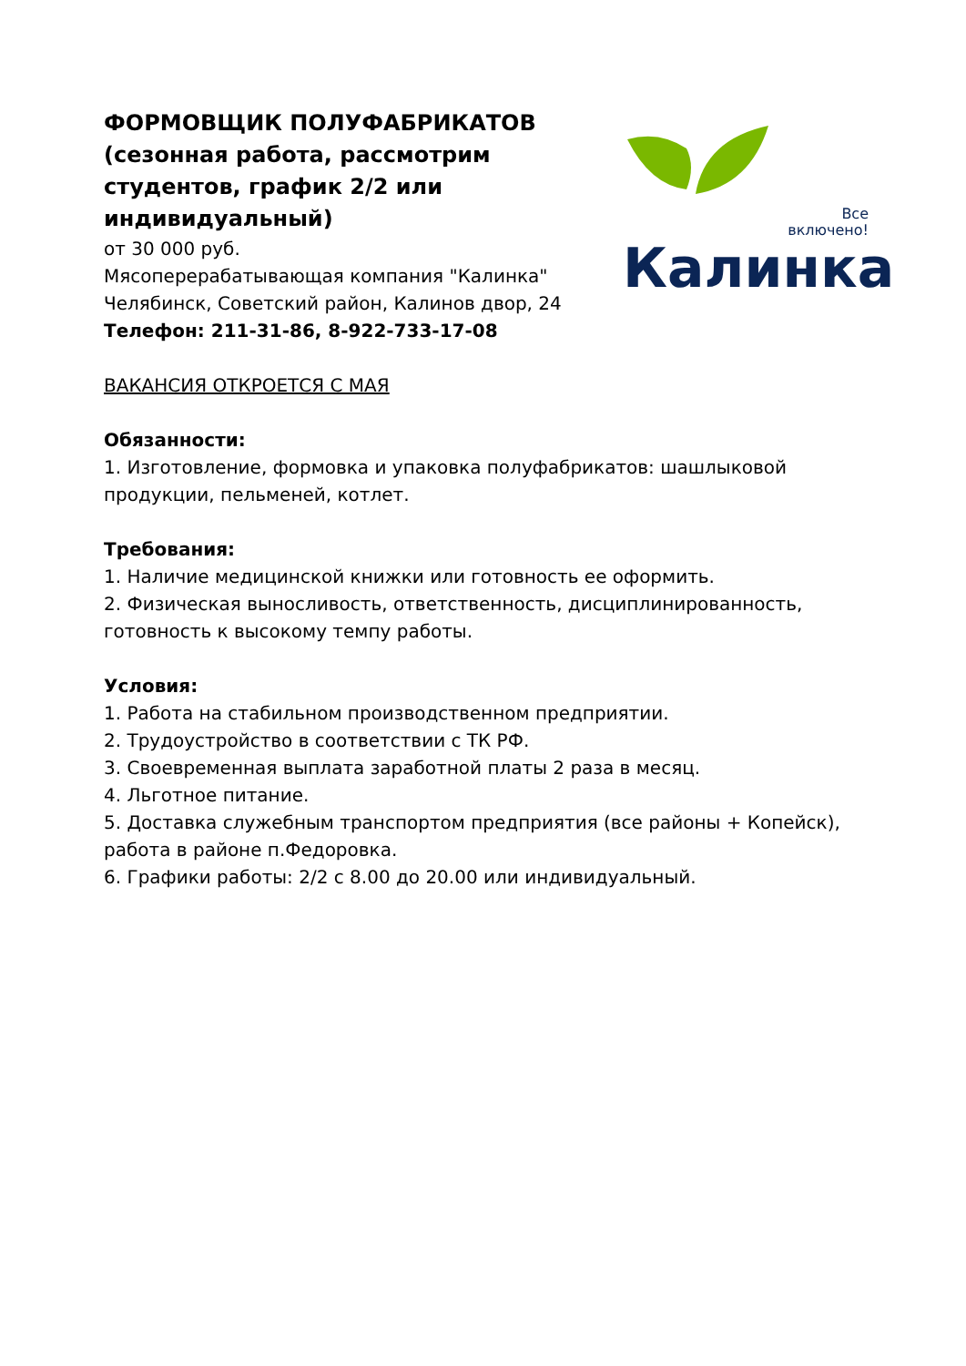ФОРМОВЩИК ПОЛУФАБРИКАТОВ
(сезонная работа, рассмотрим студентов, график 2/2 или индивидуальный)
от 30 000 руб.
Мясоперерабатывающая компания "Калинка"
Челябинск, Советский район, Калинов двор, 24
Телефон: 211-31-86, 8-922-733-17-08
Все
включено!
Калинка
ВАКАНСИЯ ОТКРОЕТСЯ С МАЯ
Обязанности:
1. Изготовление, формовка и упаковка полуфабрикатов: шашлыковой продукции, пельменей, котлет.
Требования:
1. Наличие медицинской книжки или готовность ее оформить.
2. Физическая выносливость, ответственность, дисциплинированность, готовность к высокому темпу работы.
Условия:
1. Работа на стабильном производственном предприятии.
2. Трудоустройство в соответствии с ТК РФ.
3. Своевременная выплата заработной платы 2 раза в месяц.
4. Льготное питание.
5. Доставка служебным транспортом предприятия (все районы + Копейск), работа в районе п.Федоровка.
6. Графики работы: 2/2 с 8.00 до 20.00 или индивидуальный.